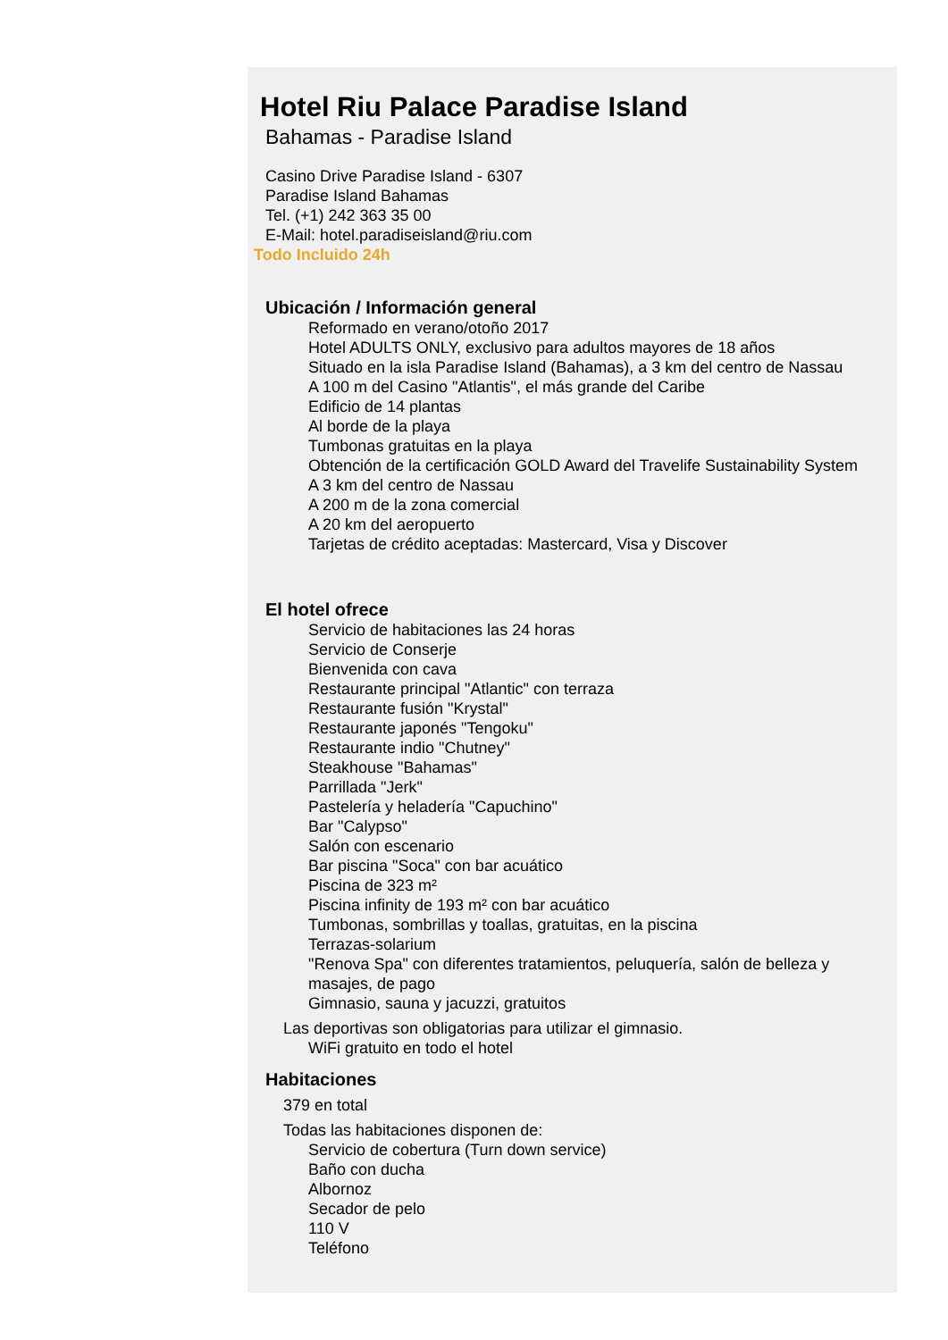Hotel Riu Palace Paradise Island
Bahamas - Paradise Island
Casino Drive Paradise Island - 6307
Paradise Island Bahamas
Tel. (+1) 242 363 35 00
E-Mail: hotel.paradiseisland@riu.com
Todo Incluido 24h
Ubicación / Información general
Reformado en verano/otoño 2017
Hotel ADULTS ONLY, exclusivo para adultos mayores de 18 años
Situado en la isla Paradise Island (Bahamas), a 3 km del centro de Nassau
A 100 m del Casino "Atlantis", el más grande del Caribe
Edificio de 14 plantas
Al borde de la playa
Tumbonas gratuitas en la playa
Obtención de la certificación GOLD Award del Travelife Sustainability System
A 3 km del centro de Nassau
A 200 m de la zona comercial
A 20 km del aeropuerto
Tarjetas de crédito aceptadas: Mastercard, Visa y Discover
El hotel ofrece
Servicio de habitaciones las 24 horas
Servicio de Conserje
Bienvenida con cava
Restaurante principal "Atlantic" con terraza
Restaurante fusión "Krystal"
Restaurante japonés "Tengoku"
Restaurante indio "Chutney"
Steakhouse "Bahamas"
Parrillada "Jerk"
Pastelería y heladería "Capuchino"
Bar "Calypso"
Salón con escenario
Bar piscina "Soca" con bar acuático
Piscina de 323 m²
Piscina infinity de 193 m² con bar acuático
Tumbonas, sombrillas y toallas, gratuitas, en la piscina
Terrazas-solarium
"Renova Spa" con diferentes tratamientos, peluquería, salón de belleza y masajes, de pago
Gimnasio, sauna y jacuzzi, gratuitos
Las deportivas son obligatorias para utilizar el gimnasio.
WiFi gratuito en todo el hotel
Habitaciones
379 en total
Todas las habitaciones disponen de:
Servicio de cobertura (Turn down service)
Baño con ducha
Albornoz
Secador de pelo
110 V
Teléfono